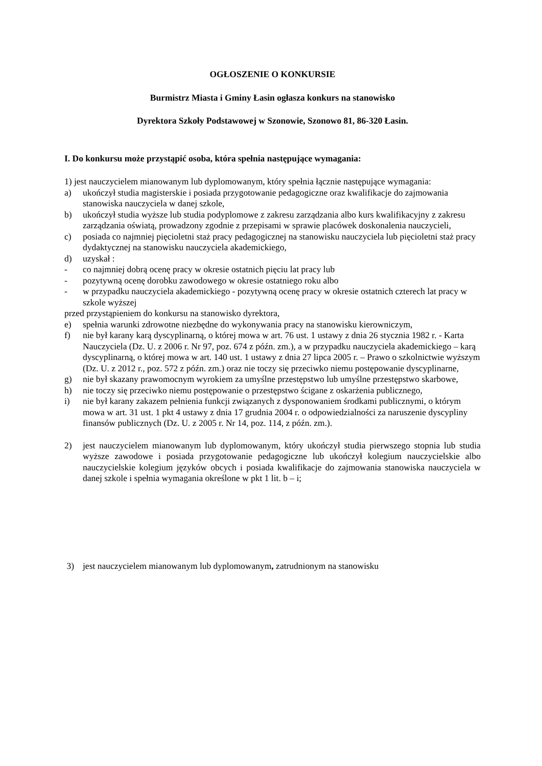OGŁOSZENIE O KONKURSIE
Burmistrz Miasta i Gminy Łasin ogłasza konkurs na stanowisko
Dyrektora Szkoły Podstawowej w Szonowie, Szonowo 81, 86-320 Łasin.
I. Do konkursu może przystąpić osoba, która spełnia następujące wymagania:
1) jest nauczycielem mianowanym lub dyplomowanym, który spełnia łącznie następujące wymagania:
a) ukończył studia magisterskie i posiada przygotowanie pedagogiczne oraz kwalifikacje do zajmowania stanowiska nauczyciela w danej szkole,
b) ukończył studia wyższe lub studia podyplomowe z zakresu zarządzania albo kurs kwalifikacyjny z zakresu zarządzania oświatą, prowadzony zgodnie z przepisami w sprawie placówek doskonalenia nauczycieli,
c) posiada co najmniej pięcioletni staż pracy pedagogicznej na stanowisku nauczyciela lub pięcioletni staż pracy dydaktycznej na stanowisku nauczyciela akademickiego,
d) uzyskał :
- co najmniej dobrą ocenę pracy w okresie ostatnich pięciu lat pracy lub
- pozytywną ocenę dorobku zawodowego w okresie ostatniego roku albo
- w przypadku nauczyciela akademickiego - pozytywną ocenę pracy w okresie ostatnich czterech lat pracy w szkole wyższej
przed przystąpieniem do konkursu na stanowisko dyrektora,
e) spełnia warunki zdrowotne niezbędne do wykonywania pracy na stanowisku kierowniczym,
f) nie był karany karą dyscyplinarną, o której mowa w art. 76 ust. 1 ustawy z dnia 26 stycznia 1982 r. - Karta Nauczyciela (Dz. U. z 2006 r. Nr 97, poz. 674 z późn. zm.), a w przypadku nauczyciela akademickiego – karą dyscyplinarną, o której mowa w art. 140 ust. 1 ustawy z dnia 27 lipca 2005 r. – Prawo o szkolnictwie wyższym (Dz. U. z 2012 r., poz. 572 z późn. zm.) oraz nie toczy się przeciwko niemu postępowanie dyscyplinarne,
g) nie był skazany prawomocnym wyrokiem za umyślne przestępstwo lub umyślne przestępstwo skarbowe,
h) nie toczy się przeciwko niemu postępowanie o przestępstwo ścigane z oskarżenia publicznego,
i) nie był karany zakazem pełnienia funkcji związanych z dysponowaniem środkami publicznymi, o którym mowa w art. 31 ust. 1 pkt 4 ustawy z dnia 17 grudnia 2004 r. o odpowiedzialności za naruszenie dyscypliny finansów publicznych (Dz. U. z 2005 r. Nr 14, poz. 114, z późn. zm.).
2) jest nauczycielem mianowanym lub dyplomowanym, który ukończył studia pierwszego stopnia lub studia wyższe zawodowe i posiada przygotowanie pedagogiczne lub ukończył kolegium nauczycielskie albo nauczycielskie kolegium języków obcych i posiada kwalifikacje do zajmowania stanowiska nauczyciela w danej szkole i spełnia wymagania określone w pkt 1 lit. b – i;
3) jest nauczycielem mianowanym lub dyplomowanym, zatrudnionym na stanowisku